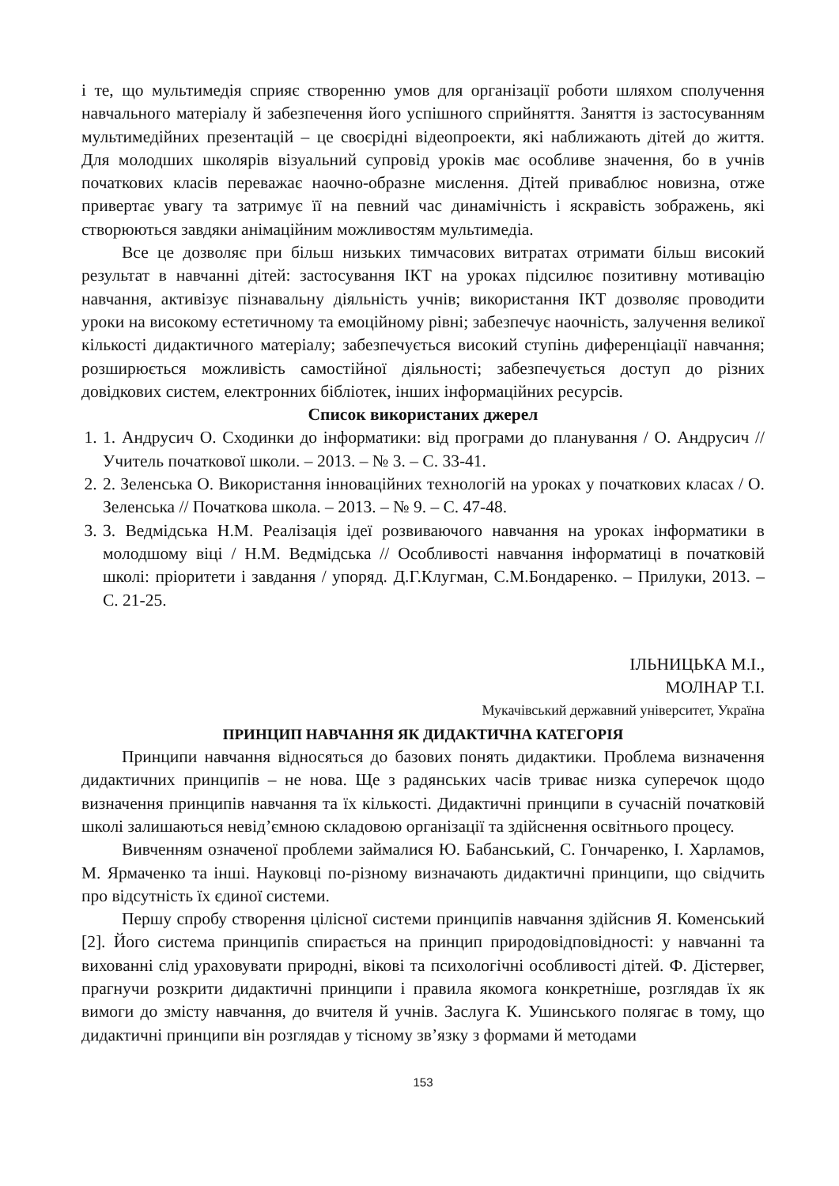і те, що мультимедія сприяє створенню умов для організації роботи шляхом сполучення навчального матеріалу й забезпечення його успішного сприйняття. Заняття із застосуванням мультимедійних презентацій – це своєрідні відеопроекти, які наближають дітей до життя. Для молодших школярів візуальний супровід уроків має особливе значення, бо в учнів початкових класів переважає наочно-образне мислення. Дітей приваблює новизна, отже привертає увагу та затримує її на певний час динамічність і яскравість зображень, які створюються завдяки анімаційним можливостям мультимедіа.
Все це дозволяє при більш низьких тимчасових витратах отримати більш високий результат в навчанні дітей: застосування ІКТ на уроках підсилює позитивну мотивацію навчання, активізує пізнавальну діяльність учнів; використання ІКТ дозволяє проводити уроки на високому естетичному та емоційному рівні; забезпечує наочність, залучення великої кількості дидактичного матеріалу; забезпечується високий ступінь диференціації навчання; розширюється можливість самостійної діяльності; забезпечується доступ до різних довідкових систем, електронних бібліотек, інших інформаційних ресурсів.
Список використаних джерел
1. 1. Андрусич О. Сходинки до інформатики: від програми до планування / О. Андрусич // Учитель початкової школи. – 2013. – № 3. – С. 33-41.
2. 2. Зеленська О. Використання інноваційних технологій на уроках у початкових класах / О. Зеленська // Початкова школа. – 2013. – № 9. – С. 47-48.
3. 3. Ведмідська Н.М. Реалізація ідеї розвиваючого навчання на уроках інформатики в молодшому віці / Н.М. Ведмідська // Особливості навчання інформатиці в початковій школі: пріоритети і завдання / упоряд. Д.Г.Клугман, С.М.Бондаренко. – Прилуки, 2013. – С. 21-25.
ІЛЬНИЦЬКА М.І.,
МОЛНАР Т.І.
Мукачівський державний університет, Україна
ПРИНЦИП НАВЧАННЯ ЯК ДИДАКТИЧНА КАТЕГОРІЯ
Принципи навчання відносяться до базових понять дидактики. Проблема визначення дидактичних принципів – не нова. Ще з радянських часів триває низка суперечок щодо визначення принципів навчання та їх кількості. Дидактичні принципи в сучасній початковій школі залишаються невід’ємною складовою організації та здійснення освітнього процесу.
Вивченням означеної проблеми займалися Ю. Бабанський, С. Гончаренко, І. Харламов, М. Ярмаченко та інші. Науковці по-різному визначають дидактичні принципи, що свідчить про відсутність їх єдиної системи.
Першу спробу створення цілісної системи принципів навчання здійснив Я. Коменський [2]. Його система принципів спирається на принцип природовідповідності: у навчанні та вихованні слід ураховувати природні, вікові та психологічні особливості дітей. Ф. Дістервег, прагнучи розкрити дидактичні принципи і правила якомога конкретніше, розглядав їх як вимоги до змісту навчання, до вчителя й учнів. Заслуга К. Ушинського полягає в тому, що дидактичні принципи він розглядав у тісному зв’язку з формами й методами
153